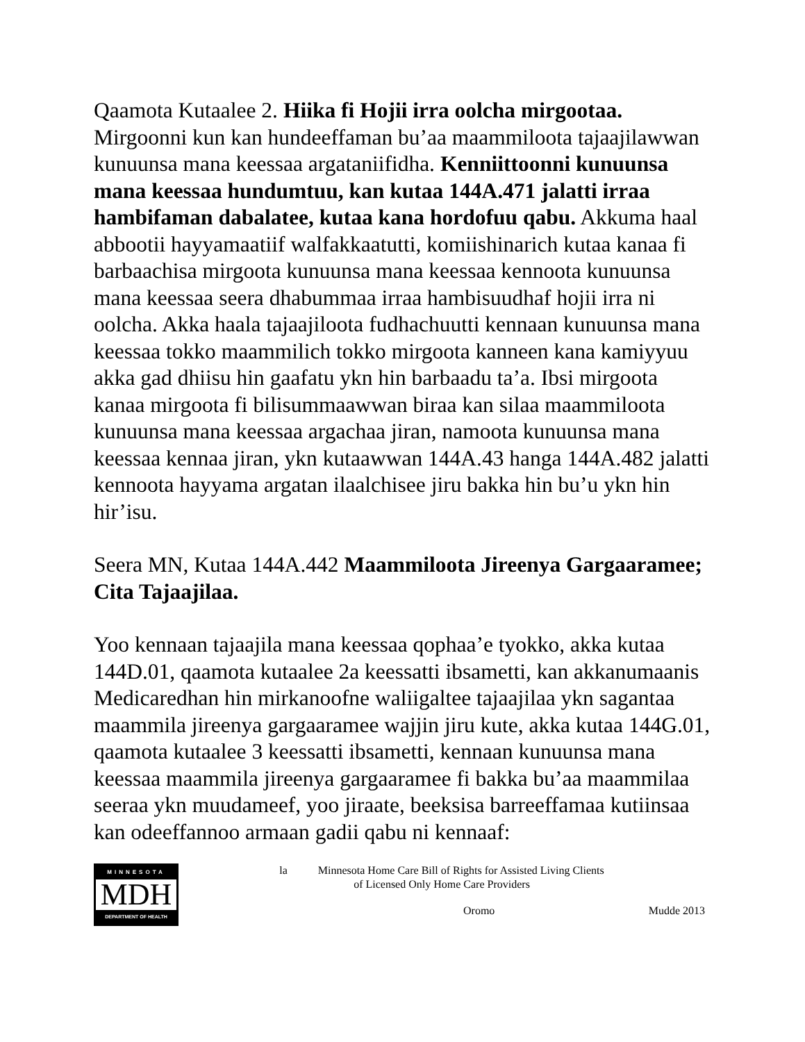Qaamota Kutaalee 2. Hiika fi Hojii irra oolcha mirgootaa. Mirgoonni kun kan hundeeffaman bu’aa maammiloota tajaajilawwan kunuunsa mana keessaa argataniifidha. Kenniittoonni kunuunsa mana keessaa hundumtuu, kan kutaa 144A.471 jalatti irraa hambifaman dabalatee, kutaa kana hordofuu qabu. Akkuma haal abbootii hayyamaatiif walfakkaatutti, komiishinarich kutaa kanaa fi barbaachisa mirgoota kunuunsa mana keessaa kennoota kunuunsa mana keessaa seera dhabummaa irraa hambisuudhaf hojii irra ni oolcha. Akka haala tajaajiloota fudhachuutti kennaan kunuunsa mana keessaa tokko maammilich tokko mirgoota kanneen kana kamiyyuu akka gad dhiisu hin gaafatu ykn hin barbaadu ta’a. Ibsi mirgoota kanaa mirgoota fi bilisummaawwan biraa kan silaa maammiloota kunuunsa mana keessaa argachaa jiran, namoota kunuunsa mana keessaa kennaa jiran, ykn kutaawwan 144A.43 hanga 144A.482 jalatti kennoota hayyama argatan ilaalchisee jiru bakka hin bu’u ykn hin hir’isu.
Seera MN, Kutaa 144A.442 Maammiloota Jireenya Gargaaramee; Cita Tajaajilaa.
Yoo kennaan tajaajila mana keessaa qophaa’e tyokko, akka kutaa 144D.01, qaamota kutaalee 2a keessatti ibsametti, kan akkanumaanis Medicaredhan hin mirkanoofne waliigaltee tajaajilaa ykn sagantaa maammila jireenya gargaaramee wajjin jiru kute, akka kutaa 144G.01, qaamota kutaalee 3 keessatti ibsametti, kennaan kunuunsa mana keessaa maammila jireenya gargaaramee fi bakka bu’aa maammilaa seeraa ykn muudameef, yoo jiraate, beeksisa barreeffamaa kutiinsaa kan odeeffannoo armaan gadii qabu ni kennaaf:
MINNESOTA
MDH
DEPARTMENT OF HEALTH
la Minnesota Home Care Bill of Rights for Assisted Living Clients
of Licensed Only Home Care Providers
Oromo Mudde 2013